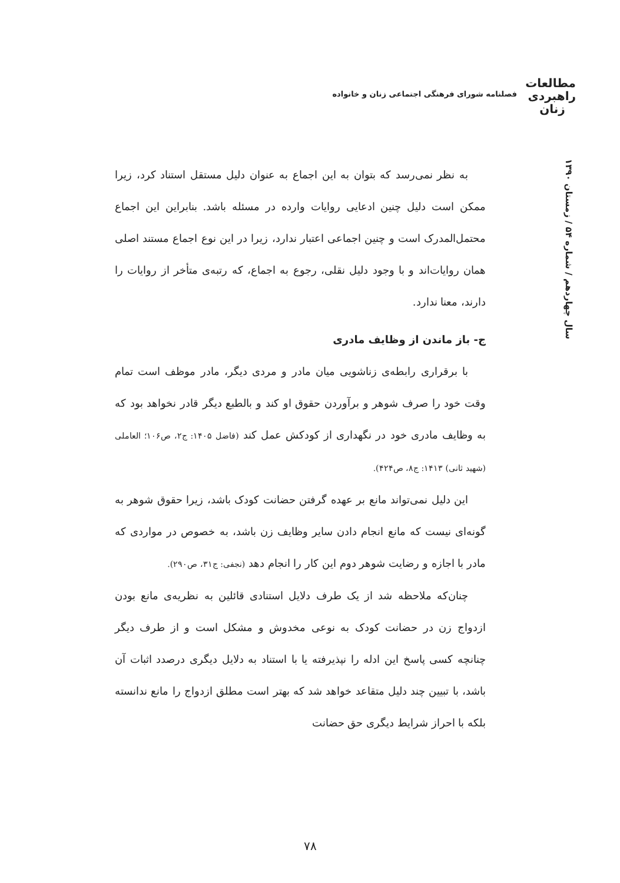مطالعات
راهبردی
زنان
فصلنامه شورای فرهنگی اجتماعی زنان و خانواده
سال چهاردهم / شماره ۵۴ / زمستان ۱۳۹۰
به نظر نمی‌رسد که بتوان به این اجماع به عنوان دلیل مستقل استناد کرد، زیرا ممکن است دلیل چنین ادعایی روایات وارده در مسئله باشد. بنابراین این اجماع محتمل‌المدرک است و چنین اجماعی اعتبار ندارد، زیرا در این نوع اجماع مستند اصلی همان روایات‌اند و با وجود دلیل نقلی، رجوع به اجماع، که رتبه‌ی متأخر از روایات را دارند، معنا ندارد.
ج- باز ماندن از وظایف مادری
با برقراری رابطه‌ی زناشویی میان مادر و مردی دیگر، مادر موظف است تمام وقت خود را صرف شوهر و برآوردن حقوق او کند و بالطبع دیگر قادر نخواهد بود که به وظایف مادری خود در نگهداری از کودکش عمل کند (فاضل ۱۴۰۵: ج۲، ص۱۰۶؛ العاملی (شهید ثانی) ۱۴۱۳: ج۸، ص۴۲۴).
این دلیل نمی‌تواند مانع بر عهده گرفتن حضانت کودک باشد، زیرا حقوق شوهر به گونه‌ای نیست که مانع انجام دادن سایر وظایف زن باشد، به خصوص در مواردی که مادر با اجازه و رضایت شوهر دوم این کار را انجام دهد (نجفی: ج۳۱، ص۲۹۰).
چنان‌که ملاحظه شد از یک طرف دلایل استنادی قائلین به نظریه‌ی مانع بودن ازدواج زن در حضانت کودک به نوعی مخدوش و مشکل است و از طرف دیگر چنانچه کسی پاسخ این ادله را نپذیرفته یا با استناد به دلایل دیگری درصدد اثبات آن باشد، با تبیین چند دلیل متقاعد خواهد شد که بهتر است مطلق ازدواج را مانع ندانسته بلکه با احراز شرایط دیگری حق حضانت
۷۸